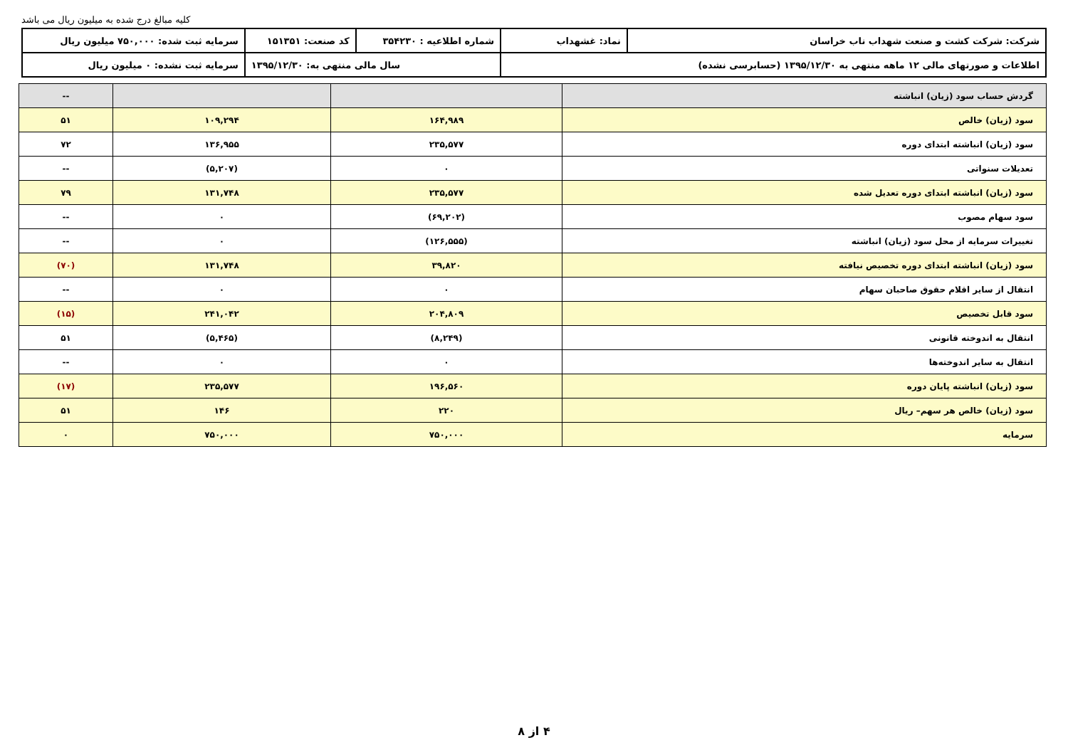کلیه مبالغ درج شده به میلیون ریال می باشد
| شرکت: شرکت کشت و صنعت شهداب ناب خراسان | نماد: غشهداب | شماره اطلاعیه : ۳۵۴۲۳۰ | کد صنعت: ۱۵۱۳۵۱ | سرمایه ثبت شده: ۷۵۰,۰۰۰ میلیون ریال |
| اطلاعات و صورتهای مالی ۱۲ ماهه منتهی به ۱۳۹۵/۱۲/۳۰ (حسابرسی نشده) | | سال مالی منتهی به: ۱۳۹۵/۱۲/۳۰ | | سرمایه ثبت نشده: ۰ میلیون ریال |
| گردش حساب سود (زیان) انباشته | | | -- |
| سود (زیان) خالص | ۱۶۴,۹۸۹ | ۱۰۹,۲۹۴ | ۵۱ |
| سود (زیان) انباشته ابتدای دوره | ۲۳۵,۵۷۷ | ۱۳۶,۹۵۵ | ۷۲ |
| تعدیلات سنواتی | ۰ | (۵,۲۰۷) | -- |
| سود (زیان) انباشته ابتدای دوره تعدیل شده | ۲۳۵,۵۷۷ | ۱۳۱,۷۴۸ | ۷۹ |
| سود سهام مصوب | (۶۹,۲۰۲) | ۰ | -- |
| تغییرات سرمایه از محل سود (زیان) انباشته | (۱۲۶,۵۵۵) | ۰ | -- |
| سود (زیان) انباشته ابتدای دوره تخصیص نیافته | ۳۹,۸۲۰ | ۱۳۱,۷۴۸ | (۷۰) |
| انتقال از سایر اقلام حقوق صاحبان سهام | ۰ | ۰ | -- |
| سود قابل تخصیص | ۲۰۴,۸۰۹ | ۲۴۱,۰۴۲ | (۱۵) |
| انتقال به اندوخته قانونی | (۸,۲۴۹) | (۵,۴۶۵) | ۵۱ |
| انتقال به سایر اندوخته‌ها | ۰ | ۰ | -- |
| سود (زیان) انباشته پایان دوره | ۱۹۶,۵۶۰ | ۲۳۵,۵۷۷ | (۱۷) |
| سود (زیان) خالص هر سهم– ریال | ۲۲۰ | ۱۴۶ | ۵۱ |
| سرمایه | ۷۵۰,۰۰۰ | ۷۵۰,۰۰۰ | ۰ |
۴ از ۸